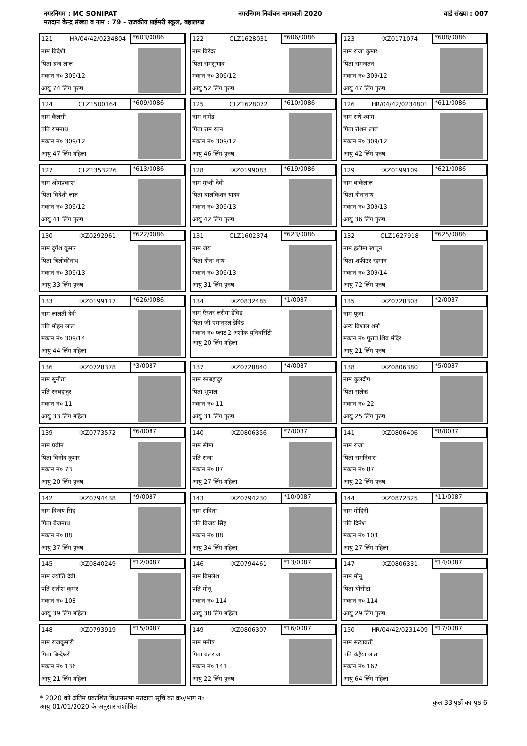नगरनिगम : MC SONIPAT नगरनिगम निर्वाचन नामावली 2020 वार्ड संख्या : 007
मतदान केन्द्र संख्या व नाम : 79 - राजकीय प्राईमरी स्कूल, बहालगढ
121 HR/04/42/0234804 *603/0086
नाम बिदेशी
पिता ब्रज लाल
मकान नं० 309/12
आयु 74 लिंग पुरुष
122 CLZ1628031 *606/0086
नाम विरेंदर
पिता रामसुभाव
मकान नं० 309/12
आयु 52 लिंग पुरुष
123 IXZ0171074 *608/0086
नाम राजा कुमार
पिता रामजतन
मकान नं० 309/12
आयु 47 लिंग पुरुष
124 CLZ1500164 *609/0086
नाम कैलसी
पति रामनाथ
मकान नं० 309/12
आयु 47 लिंग महिला
125 CLZ1628072 *610/0086
नाम नागेंद्र
पिता राम रतन
मकान नं० 309/12
आयु 46 लिंग पुरुष
126 HR/04/42/0234801 *611/0086
नाम राधे श्याम
पिता रोशन लाल
मकान नं० 309/12
आयु 42 लिंग पुरुष
127 CLZ1353226 *613/0086
नाम ओमप्रकाश
पिता विदेशी लाल
मकान नं० 309/12
आयु 41 लिंग पुरुष
128 IXZ0199083 *619/0086
नाम मुन्शी देवी
पिता बालकिशन यादव
मकान नं० 309/13
आयु 42 लिंग पुरुष
129 IXZ0199109 *621/0086
नाम बांकेलाल
पिता दीनानाथ
मकान नं० 309/13
आयु 36 लिंग पुरुष
130 IXZ0292961 *622/0086
नाम दुर्गेश कुमार
पिता त्रिलोकीनाथ
मकान नं० 309/13
आयु 33 लिंग पुरुष
131 CLZ1602374 *623/0086
नाम जय
पिता दीना नाथ
मकान नं० 309/13
आयु 31 लिंग पुरुष
132 CLZ1627918 *625/0086
नाम हलीमा खातून
पिता शफीउर रहमान
मकान नं० 309/14
आयु 72 लिंग पुरुष
133 IXZ0199117 *626/0086
नाम लालती देवी
पति मोहन लाल
मकान नं० 309/14
आयु 44 लिंग महिला
134 IXZ0832485 *1/0087
नाम ऍस्तर लरीसा डेविड
पिता जी एमानुएल डेविड
मकान नं० प्लाट 2 अशोक युनिवर्सिटी
आयु 20 लिंग महिला
135 IXZ0728303 *2/0087
नाम पूजा
अन्य विशाल शर्मा
मकान नं० पूराण शिव मंदिर
आयु 21 लिंग पुरुष
136 IXZ0728378 *3/0087
नाम सुनीता
पति रनबहादुर
मकान नं० 11
आयु 33 लिंग महिला
137 IXZ0728840 *4/0087
नाम रनबहादुर
पिता भूषाल
मकान नं० 11
आयु 31 लिंग पुरुष
138 IXZ0806380 *5/0087
नाम कुलदीप
पिता सुलेन्द्र
मकान नं० 22
आयु 25 लिंग पुरुष
139 IXZ0773572 *6/0087
नाम प्रवीन
पिता विनोद कुमार
मकान नं० 73
आयु 20 लिंग पुरुष
140 IXZ0806356 *7/0087
नाम सीमा
पति राजा
मकान नं० 87
आयु 27 लिंग महिला
141 IXZ0806406 *8/0087
नाम राजा
पिता रामनिवास
मकान नं० 87
आयु 22 लिंग पुरुष
142 IXZ0794438 *9/0087
नाम विजय सिह
पिता बैजनाथ
मकान नं० 88
आयु 37 लिंग पुरुष
143 IXZ0794230 *10/0087
नाम सविता
पति विजय सिंह
मकान नं० 88
आयु 34 लिंग महिला
144 IXZ0872325 *11/0087
नाम मोहिनी
पति दिनेश
मकान नं० 103
आयु 27 लिंग महिला
145 IXZ0840249 *12/0087
नाम ज्योति देवी
पति सतीश कुमार
मकान नं० 108
आयु 39 लिंग महिला
146 IXZ0794461 *13/0087
नाम बिमलेश
पति मोनू
मकान नं० 114
आयु 38 लिंग महिला
147 IXZ0806331 *14/0087
नाम मोनू
पिता घोसीटा
मकान नं० 114
आयु 29 लिंग पुरुष
148 IXZ0793919 *15/0087
नाम राजकुमारी
पिता बिन्देश्वरी
मकान नं० 136
आयु 21 लिंग महिला
149 IXZ0806307 *16/0087
नाम मनीष
पिता बलराज
मकान नं० 141
आयु 22 लिंग पुरुष
150 HR/04/42/0231409 *17/0087
नाम सत्यावती
पति कंहैया लाल
मकान नं० 162
आयु 64 लिंग महिला
* 2020 को अंतिम प्रकाशित विधानसभा मतदाता सूचि का क्र०/भाग न०
आयु 01/01/2020 के अनुसार संशोधित
कुल 33 पृष्ठों का पृष्ठ 6